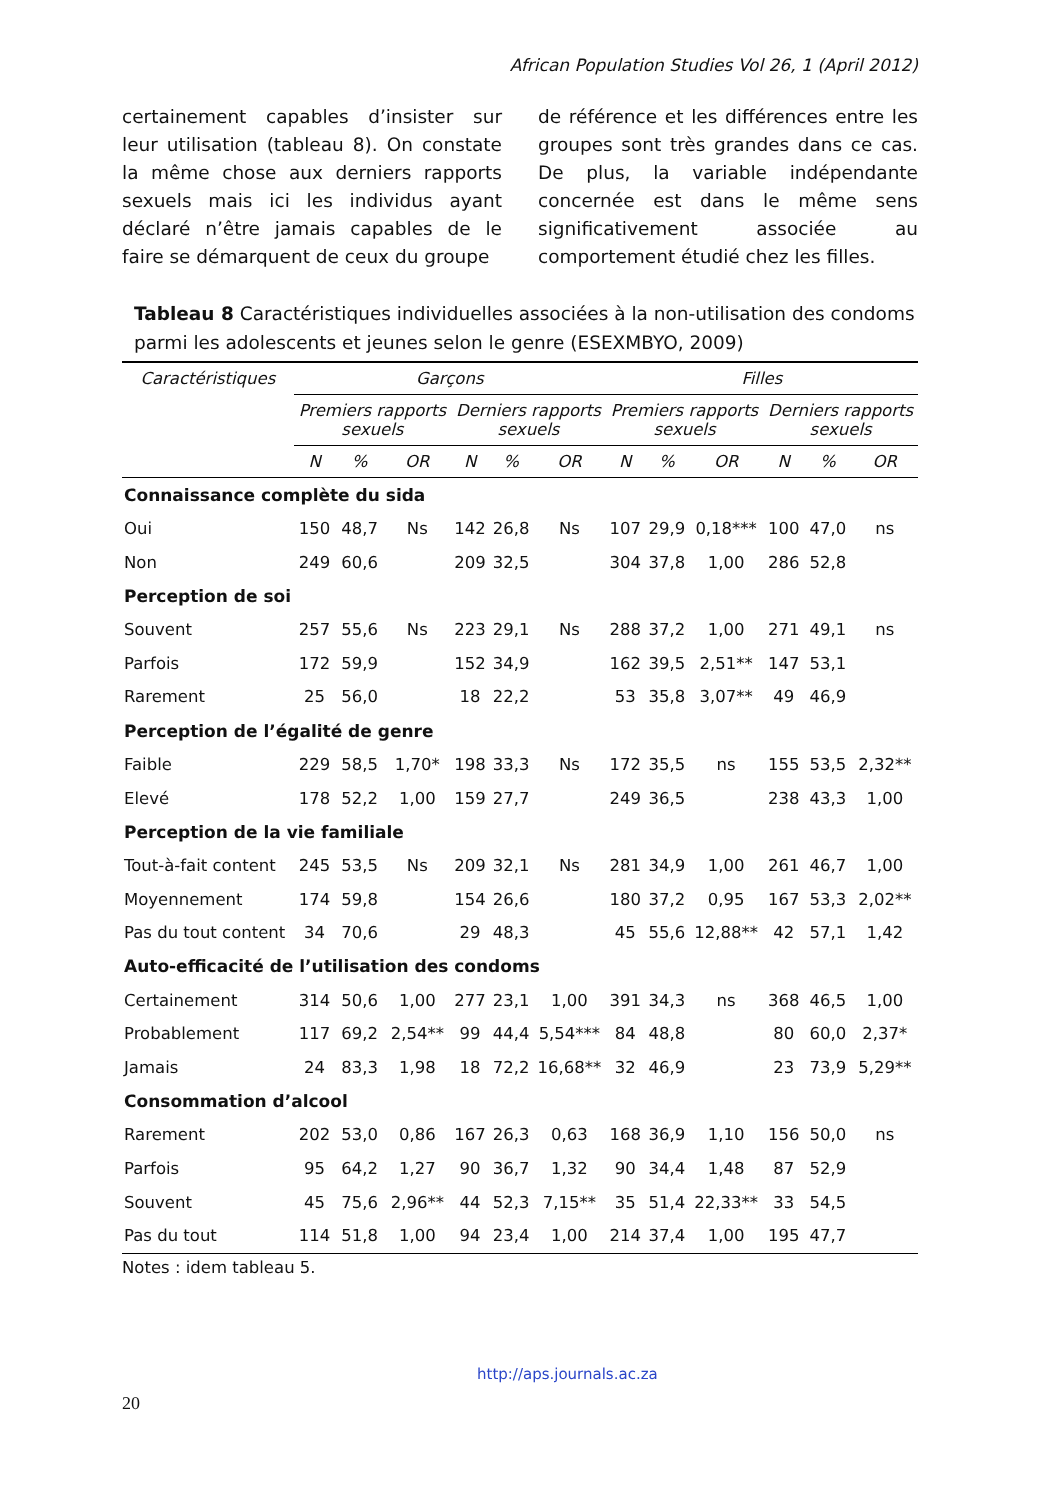African Population Studies Vol 26, 1 (April 2012)
certainement capables d’insister sur leur utilisation (tableau 8). On constate la même chose aux derniers rapports sexuels mais ici les individus ayant déclaré n’être jamais capables de le faire se démarquent de ceux du groupe
de référence et les différences entre les groupes sont très grandes dans ce cas. De plus, la variable indépendante concernée est dans le même sens significativement associée au comportement étudié chez les filles.
Tableau 8 Caractéristiques individuelles associées à la non-utilisation des condoms parmi les adolescents et jeunes selon le genre (ESEXMBYO, 2009)
| Caractéristiques | Garçons | | | | | | Filles | | | | | |
| --- | --- | --- | --- | --- | --- | --- | --- | --- | --- | --- | --- | --- |
| | Premiers rapports sexuels | | | Derniers rapports sexuels | | | Premiers rapports sexuels | | | Derniers rapports sexuels | | |
| | N | % | OR | N | % | OR | N | % | OR | N | % | OR |
| Connaissance complète du sida | | | | | | | | | | | | |
| Oui | 150 | 48,7 | Ns | 142 | 26,8 | Ns | 107 | 29,9 | 0,18*** | 100 | 47,0 | ns |
| Non | 249 | 60,6 | | 209 | 32,5 | | 304 | 37,8 | 1,00 | 286 | 52,8 | |
| Perception de soi | | | | | | | | | | | | |
| Souvent | 257 | 55,6 | Ns | 223 | 29,1 | Ns | 288 | 37,2 | 1,00 | 271 | 49,1 | ns |
| Parfois | 172 | 59,9 | | 152 | 34,9 | | 162 | 39,5 | 2,51** | 147 | 53,1 | |
| Rarement | 25 | 56,0 | | 18 | 22,2 | | 53 | 35,8 | 3,07** | 49 | 46,9 | |
| Perception de l’égalité de genre | | | | | | | | | | | | |
| Faible | 229 | 58,5 | 1,70* | 198 | 33,3 | Ns | 172 | 35,5 | ns | 155 | 53,5 | 2,32** |
| Elevé | 178 | 52,2 | 1,00 | 159 | 27,7 | | 249 | 36,5 | | 238 | 43,3 | 1,00 |
| Perception de la vie familiale | | | | | | | | | | | | |
| Tout-à-fait content | 245 | 53,5 | Ns | 209 | 32,1 | Ns | 281 | 34,9 | 1,00 | 261 | 46,7 | 1,00 |
| Moyennement | 174 | 59,8 | | 154 | 26,6 | | 180 | 37,2 | 0,95 | 167 | 53,3 | 2,02** |
| Pas du tout content | 34 | 70,6 | | 29 | 48,3 | | 45 | 55,6 | 12,88** | 42 | 57,1 | 1,42 |
| Auto-efficacité de l’utilisation des condoms | | | | | | | | | | | | |
| Certainement | 314 | 50,6 | 1,00 | 277 | 23,1 | 1,00 | 391 | 34,3 | ns | 368 | 46,5 | 1,00 |
| Probablement | 117 | 69,2 | 2,54** | 99 | 44,4 | 5,54*** | 84 | 48,8 | | 80 | 60,0 | 2,37* |
| Jamais | 24 | 83,3 | 1,98 | 18 | 72,2 | 16,68** | 32 | 46,9 | | 23 | 73,9 | 5,29** |
| Consommation d’alcool | | | | | | | | | | | | |
| Rarement | 202 | 53,0 | 0,86 | 167 | 26,3 | 0,63 | 168 | 36,9 | 1,10 | 156 | 50,0 | ns |
| Parfois | 95 | 64,2 | 1,27 | 90 | 36,7 | 1,32 | 90 | 34,4 | 1,48 | 87 | 52,9 | |
| Souvent | 45 | 75,6 | 2,96** | 44 | 52,3 | 7,15** | 35 | 51,4 | 22,33** | 33 | 54,5 | |
| Pas du tout | 114 | 51,8 | 1,00 | 94 | 23,4 | 1,00 | 214 | 37,4 | 1,00 | 195 | 47,7 | |
Notes : idem tableau 5.
http://aps.journals.ac.za
20